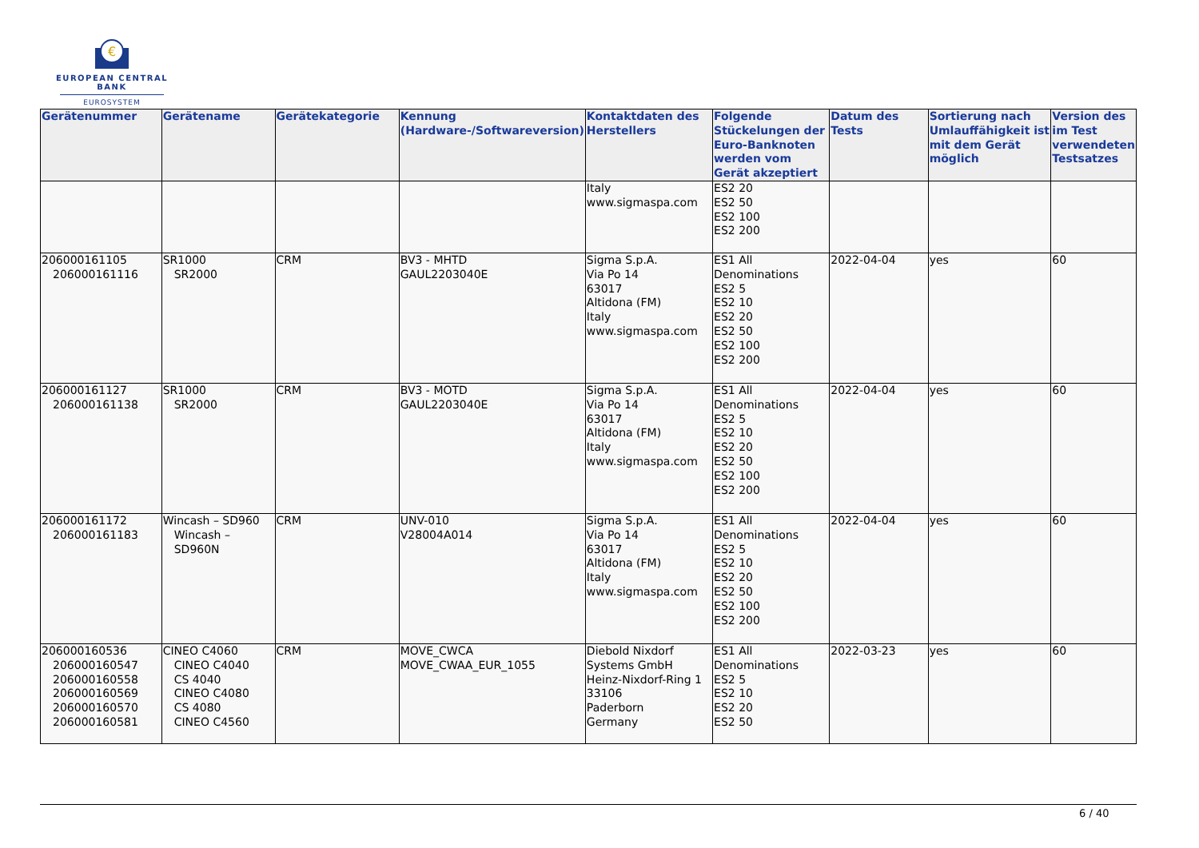€
EUROPEAN CENTRAL BANK
EUROSYSTEM
| Gerätenummer | Gerätename | Gerätekategorie | Kennung (Hardware-/Softwareversion) | Kontaktdaten des Herstellers | Folgende Stückelungen der Euro-Banknoten werden vom Gerät akzeptiert | Datum des Tests | Sortierung nach Umlauffähigkeit ist mit dem Gerät möglich | Version des im Test verwendeten Testsatzes |
| --- | --- | --- | --- | --- | --- | --- | --- | --- |
| | | | | Italy www.sigmaspa.com | ES2 20 ES2 50 ES2 100 ES2 200 | | | |
| 206000161105 206000161116 | SR1000 SR2000 | CRM | BV3 - MHTD GAUL2203040E | Sigma S.p.A. Via Po 14 63017 Altidona (FM) Italy www.sigmaspa.com | ES1 All Denominations ES2 5 ES2 10 ES2 20 ES2 50 ES2 100 ES2 200 | 2022-04-04 | yes | 60 |
| 206000161127 206000161138 | SR1000 SR2000 | CRM | BV3 - MOTD GAUL2203040E | Sigma S.p.A. Via Po 14 63017 Altidona (FM) Italy www.sigmaspa.com | ES1 All Denominations ES2 5 ES2 10 ES2 20 ES2 50 ES2 100 ES2 200 | 2022-04-04 | yes | 60 |
| 206000161172 206000161183 | Wincash – SD960 Wincash – SD960N | CRM | UNV-010 V28004A014 | Sigma S.p.A. Via Po 14 63017 Altidona (FM) Italy www.sigmaspa.com | ES1 All Denominations ES2 5 ES2 10 ES2 20 ES2 50 ES2 100 ES2 200 | 2022-04-04 | yes | 60 |
| 206000160536 206000160547 206000160558 206000160569 206000160570 206000160581 | CINEO C4060 CINEO C4040 CS 4040 CINEO C4080 CS 4080 CINEO C4560 | CRM | MOVE_CWCA MOVE_CWAA_EUR_1055 | Diebold Nixdorf Systems GmbH Heinz-Nixdorf-Ring 1 33106 Paderborn Germany | ES1 All Denominations ES2 5 ES2 10 ES2 20 ES2 50 | 2022-03-23 | yes | 60 |
6 / 40